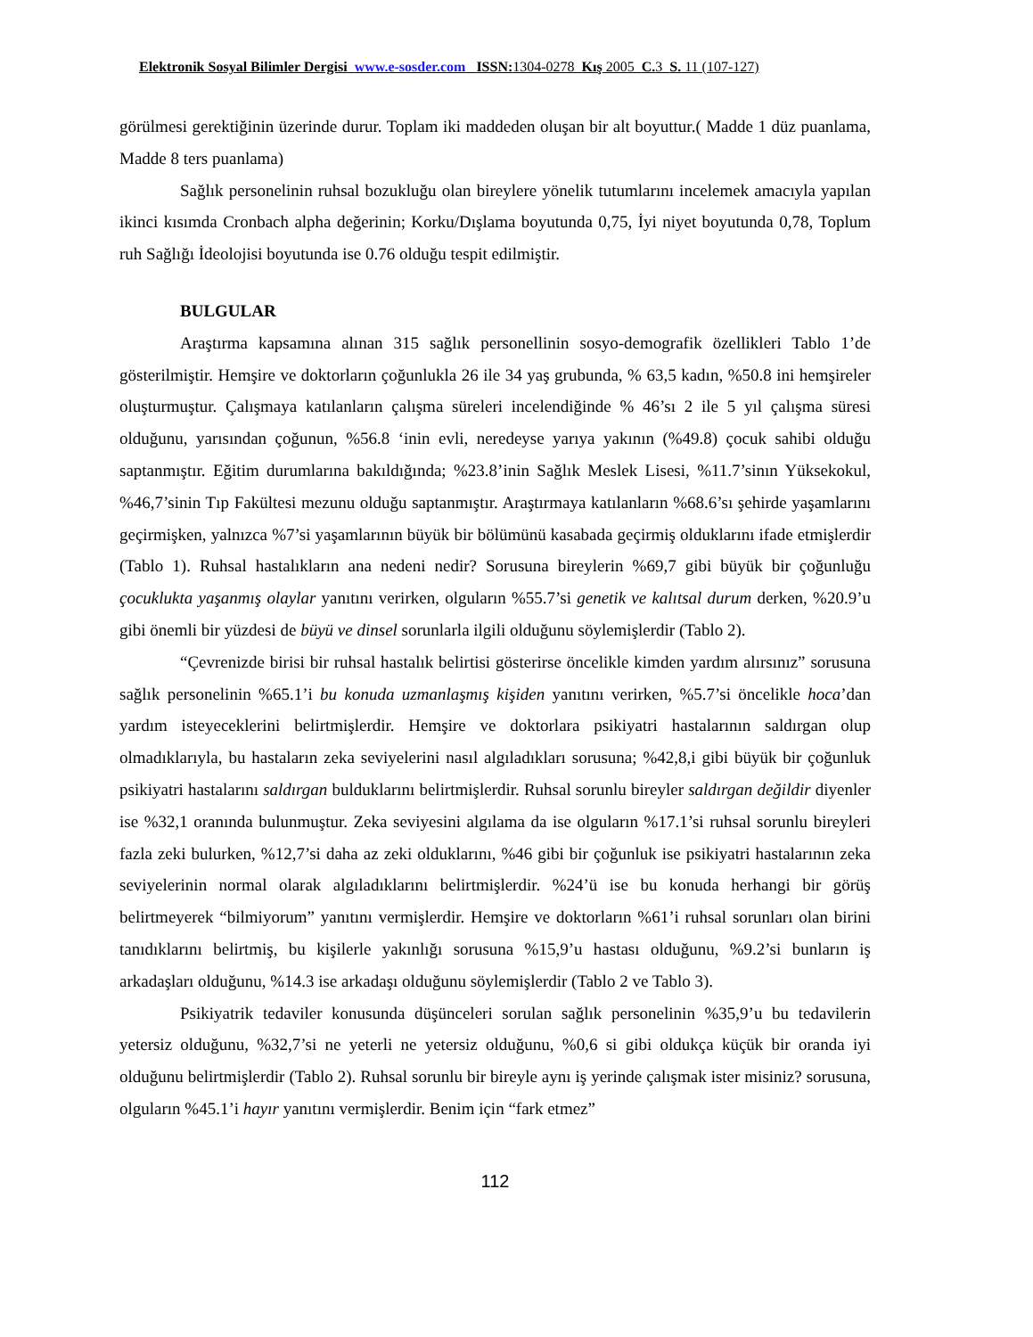Elektronik Sosyal Bilimler Dergisi www.e-sosder.com ISSN: 1304-0278 Kış 2005 C. 3 S. 11 (107-127)
görülmesi gerektiğinin üzerinde durur. Toplam iki maddeden oluşan bir alt boyuttur.( Madde 1 düz puanlama, Madde 8 ters puanlama)
Sağlık personelinin ruhsal bozukluğu olan bireylere yönelik tutumlarını incelemek amacıyla yapılan ikinci kısımda Cronbach alpha değerinin; Korku/Dışlama boyutunda 0,75, İyi niyet boyutunda 0,78, Toplum ruh Sağlığı İdeolojisi boyutunda ise 0.76 olduğu tespit edilmiştir.
BULGULAR
Araştırma kapsamına alınan 315 sağlık personellinin sosyo-demografik özellikleri Tablo 1’de gösterilmiştir. Hemşire ve doktorların çoğunlukla 26 ile 34 yaş grubunda, % 63,5 kadın, %50.8 ini hemşireler oluşturmuştur. Çalışmaya katılanların çalışma süreleri incelendiğinde % 46’sı 2 ile 5 yıl çalışma süresi olduğunu, yarısından çoğunun, %56.8 ‘inin evli, neredeyse yarıya yakının (%49.8) çocuk sahibi olduğu saptanmıştır. Eğitim durumlarına bakıldığında; %23.8’inin Sağlık Meslek Lisesi, %11.7’sinın Yüksekokul, %46,7’sinin Tıp Fakültesi mezunu olduğu saptanmıştır. Araştırmaya katılanların %68.6’sı şehirde yaşamlarını geçirmişken, yalnızca %7’si yaşamlarının büyük bir bölümünü kasabada geçirmiş olduklarını ifade etmişlerdir (Tablo 1). Ruhsal hastalıkların ana nedeni nedir? Sorusuna bireylerin %69,7 gibi büyük bir çoğunluğu çocuklukta yaşanmış olaylar yanıtını verirken, olguların %55.7’si genetik ve kalıtsal durum derken, %20.9’u gibi önemli bir yüzdesi de büyü ve dinsel sorunlarla ilgili olduğunu söylemişlerdir (Tablo 2).
“Çevrenizde birisi bir ruhsal hastalık belirtisi gösterirse öncelikle kimden yardım alırsınız” sorusuna sağlık personelinin %65.1’i bu konuda uzmanlaşmış kişiden yanıtını verirken, %5.7’si öncelikle hoca’dan yardım isteyeceklerini belirtmişlerdir. Hemşire ve doktorlara psikiyatri hastalarının saldırgan olup olmadıklarıyla, bu hastaların zeka seviyelerini nasıl algıladıkları sorusuna; %42,8,i gibi büyük bir çoğunluk psikiyatri hastalarını saldırgan bulduklarını belirtmişlerdir. Ruhsal sorunlu bireyler saldırgan değildir diyenler ise %32,1 oranında bulunmuştur. Zeka seviyesini algılama da ise olguların %17.1’si ruhsal sorunlu bireyleri fazla zeki bulurken, %12,7’si daha az zeki olduklarını, %46 gibi bir çoğunluk ise psikiyatri hastalarının zeka seviyelerinin normal olarak algıladıklarını belirtmişlerdir. %24’ü ise bu konuda herhangi bir görüş belirtmeyerek “bilmiyorum” yanıtını vermişlerdir. Hemşire ve doktorların %61’i ruhsal sorunları olan birini tanıdıklarını belirtmiş, bu kişilerle yakınlığı sorusuna %15,9’u hastası olduğunu, %9.2’si bunların iş arkadaşları olduğunu, %14.3 ise arkadaşı olduğunu söylemişlerdir (Tablo 2 ve Tablo 3).
Psikiyatrik tedaviler konusunda düşünceleri sorulan sağlık personelinin %35,9’u bu tedavilerin yetersiz olduğunu, %32,7’si ne yeterli ne yetersiz olduğunu, %0,6 si gibi oldukça küçük bir oranda iyi olduğunu belirtmişlerdir (Tablo 2). Ruhsal sorunlu bir bireyle aynı iş yerinde çalışmak ister misiniz? sorusuna, olguların %45.1’i hayır yanıtını vermişlerdir. Benim için “fark etmez”
112